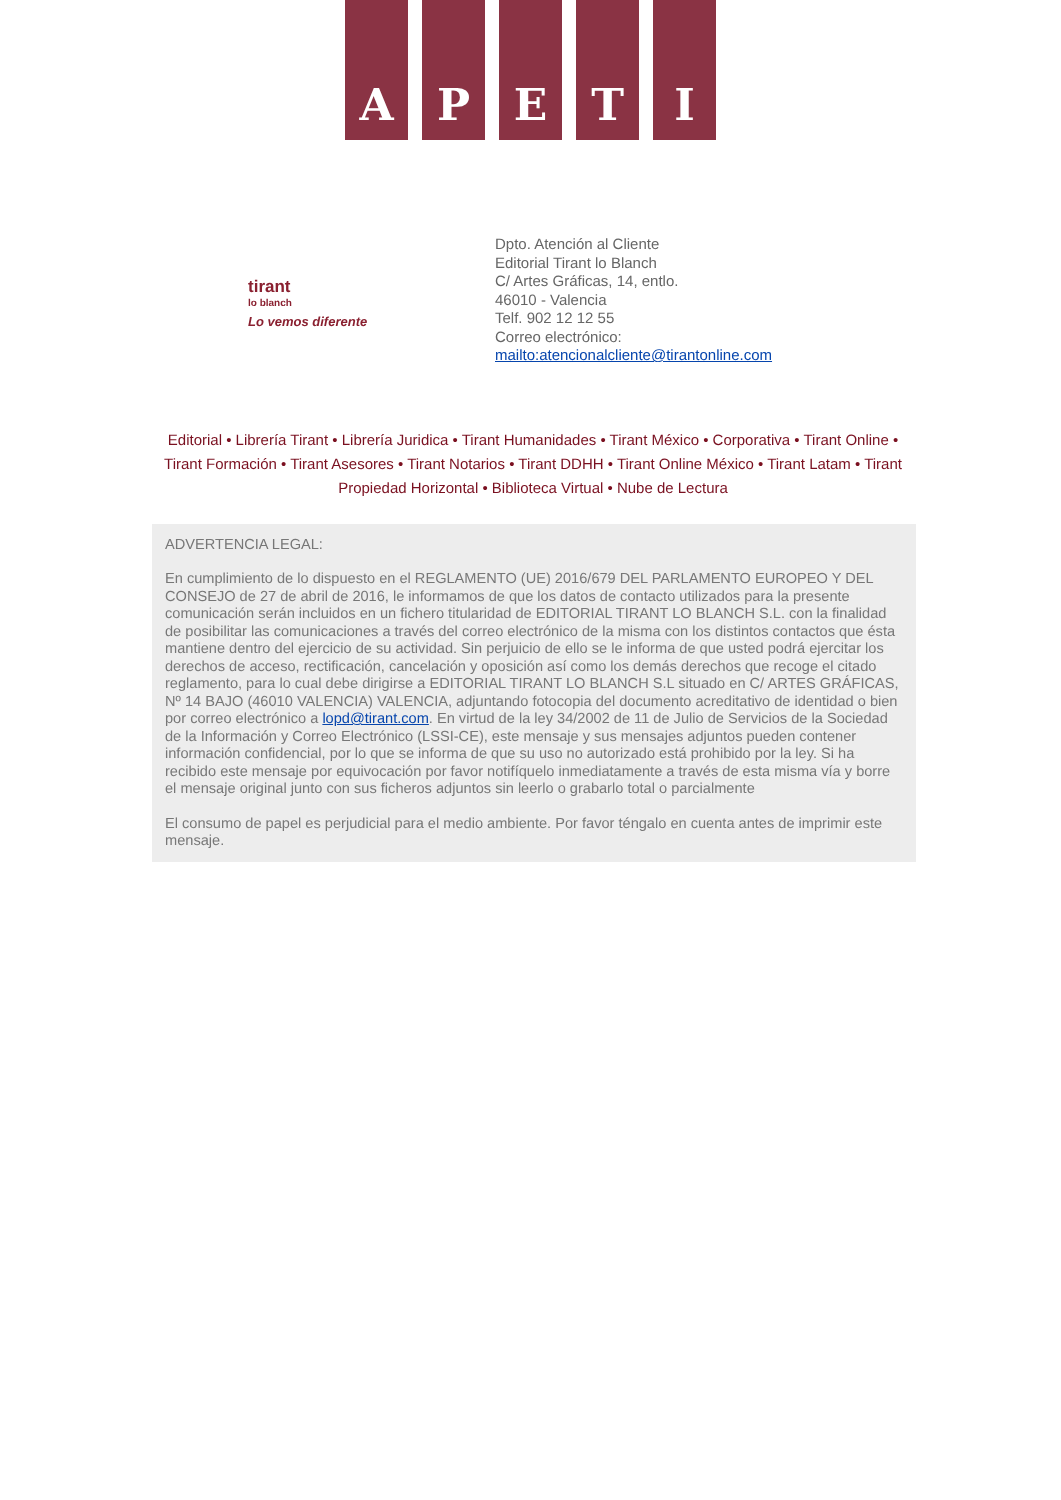A P E T I
tirant
lo blanch
Lo vemos diferente
Dpto. Atención al Cliente
Editorial Tirant lo Blanch
C/ Artes Gráficas, 14, entlo.
46010 - Valencia
Telf. 902 12 12 55
Correo electrónico:
mailto:atencionalcliente@tirantonline.com
Editorial • Librería Tirant • Librería Juridica • Tirant Humanidades • Tirant México • Corporativa • Tirant Online • Tirant Formación • Tirant Asesores • Tirant Notarios • Tirant DDHH • Tirant Online México • Tirant Latam • Tirant Propiedad Horizontal • Biblioteca Virtual • Nube de Lectura
ADVERTENCIA LEGAL:
En cumplimiento de lo dispuesto en el REGLAMENTO (UE) 2016/679 DEL PARLAMENTO EUROPEO Y DEL CONSEJO de 27 de abril de 2016, le informamos de que los datos de contacto utilizados para la presente comunicación serán incluidos en un fichero titularidad de EDITORIAL TIRANT LO BLANCH S.L. con la finalidad de posibilitar las comunicaciones a través del correo electrónico de la misma con los distintos contactos que ésta mantiene dentro del ejercicio de su actividad. Sin perjuicio de ello se le informa de que usted podrá ejercitar los derechos de acceso, rectificación, cancelación y oposición así como los demás derechos que recoge el citado reglamento, para lo cual debe dirigirse a EDITORIAL TIRANT LO BLANCH S.L situado en C/ ARTES GRÁFICAS, Nº 14 BAJO (46010 VALENCIA) VALENCIA, adjuntando fotocopia del documento acreditativo de identidad o bien por correo electrónico a lopd@tirant.com. En virtud de la ley 34/2002 de 11 de Julio de Servicios de la Sociedad de la Información y Correo Electrónico (LSSI-CE), este mensaje y sus mensajes adjuntos pueden contener información confidencial, por lo que se informa de que su uso no autorizado está prohibido por la ley. Si ha recibido este mensaje por equivocación por favor notifíquelo inmediatamente a través de esta misma vía y borre el mensaje original junto con sus ficheros adjuntos sin leerlo o grabarlo total o parcialmente
El consumo de papel es perjudicial para el medio ambiente. Por favor téngalo en cuenta antes de imprimir este mensaje.